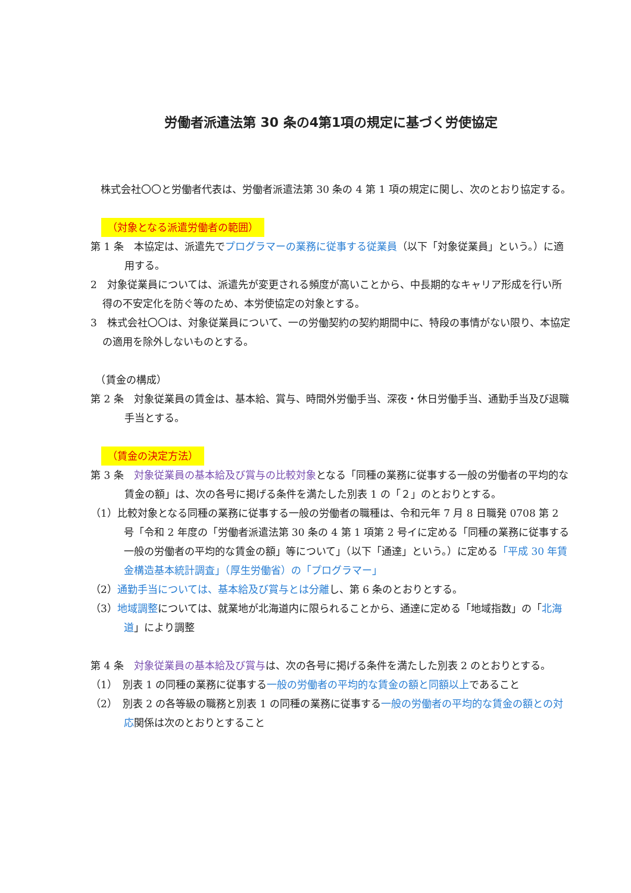労働者派遣法第 30 条の4第1項の規定に基づく労使協定
　株式会社〇〇と労働者代表は、労働者派遣法第 30 条の 4 第 1 項の規定に関し、次のとおり協定する。
（対象となる派遣労働者の範囲）
第 1 条　本協定は、派遣先でプログラマーの業務に従事する従業員（以下「対象従業員」という。）に適用する。
2　対象従業員については、派遣先が変更される頻度が高いことから、中長期的なキャリア形成を行い所得の不安定化を防ぐ等のため、本労使協定の対象とする。
3　株式会社〇〇は、対象従業員について、一の労働契約の契約期間中に、特段の事情がない限り、本協定の適用を除外しないものとする。
　（賃金の構成）
第 2 条　対象従業員の賃金は、基本給、賞与、時間外労働手当、深夜・休日労働手当、通勤手当及び退職手当とする。
（賃金の決定方法）
第 3 条　対象従業員の基本給及び賞与の比較対象となる「同種の業務に従事する一般の労働者の平均的な賃金の額」は、次の各号に掲げる条件を満たした別表 1 の「２」のとおりとする。
（1）比較対象となる同種の業務に従事する一般の労働者の職種は、令和元年 7 月 8 日職発 0708 第 2 号「令和 2 年度の「労働者派遣法第 30 条の 4 第 1 項第 2 号イに定める「同種の業務に従事する一般の労働者の平均的な賃金の額」等について」（以下「通達」という。）に定める「平成 30 年賃金構造基本統計調査」（厚生労働省）の「プログラマー」
（2）通勤手当については、基本給及び賞与とは分離し、第 6 条のとおりとする。
（3）地域調整については、就業地が北海道内に限られることから、通達に定める「地域指数」の「北海道」により調整
第 4 条　対象従業員の基本給及び賞与は、次の各号に掲げる条件を満たした別表 2 のとおりとする。
（1）　別表 1 の同種の業務に従事する一般の労働者の平均的な賃金の額と同額以上であること
（2）　別表 2 の各等級の職務と別表 1 の同種の業務に従事する一般の労働者の平均的な賃金の額との対応関係は次のとおりとすること